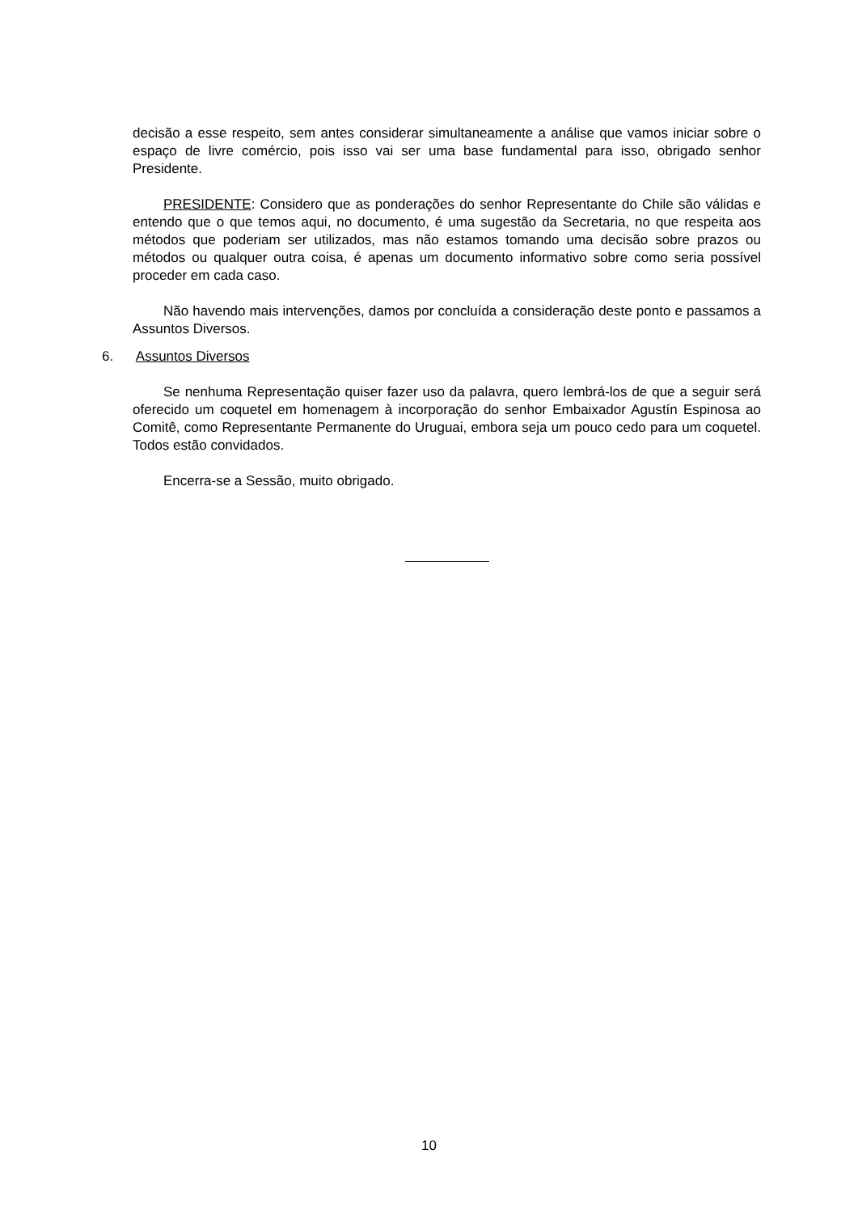decisão a esse respeito, sem antes considerar simultaneamente a análise que vamos iniciar sobre o espaço de livre comércio, pois isso vai ser uma base fundamental para isso, obrigado senhor Presidente.
PRESIDENTE: Considero que as ponderações do senhor Representante do Chile são válidas e entendo que o que temos aqui, no documento, é uma sugestão da Secretaria, no que respeita aos métodos que poderiam ser utilizados, mas não estamos tomando uma decisão sobre prazos ou métodos ou qualquer outra coisa, é apenas um documento informativo sobre como seria possível proceder em cada caso.
Não havendo mais intervenções, damos por concluída a consideração deste ponto e passamos a Assuntos Diversos.
6. Assuntos Diversos
Se nenhuma Representação quiser fazer uso da palavra, quero lembrá-los de que a seguir será oferecido um coquetel em homenagem à incorporação do senhor Embaixador Agustín Espinosa ao Comitê, como Representante Permanente do Uruguai, embora seja um pouco cedo para um coquetel. Todos estão convidados.
Encerra-se a Sessão, muito obrigado.
10